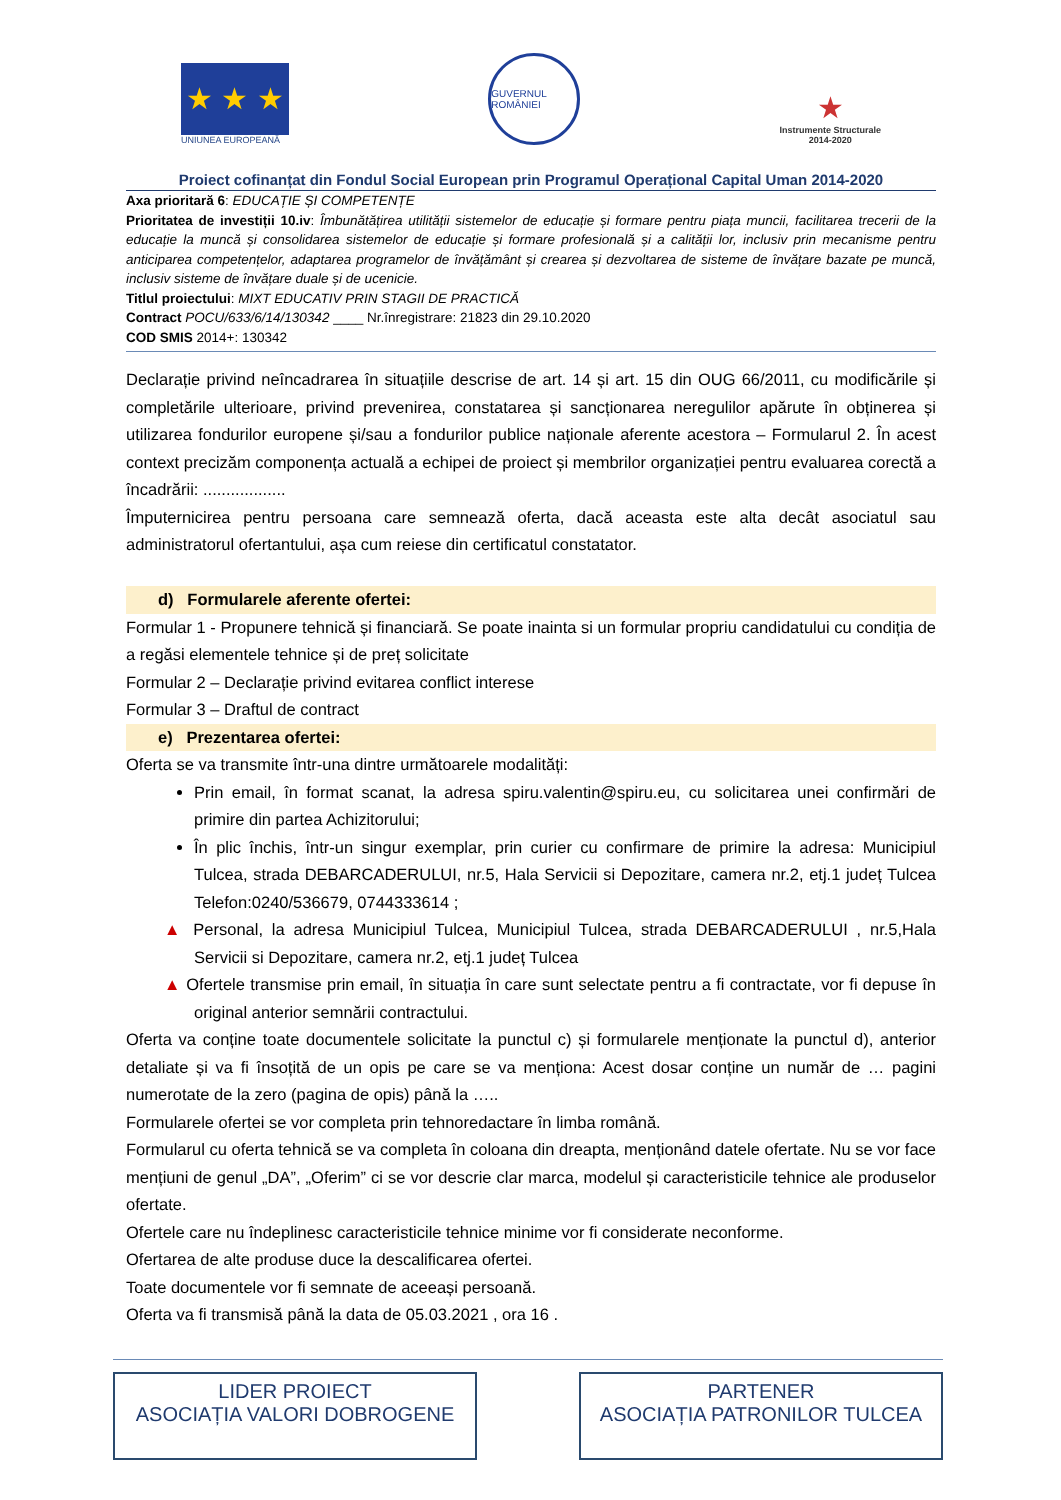★ ★ ★
UNIUNEA EUROPEANĂ
GUVERNUL ROMÂNIEI
★
Instrumente Structurale
2014-2020
Proiect cofinanțat din Fondul Social European prin Programul Operațional Capital Uman 2014-2020
Axa prioritară 6: EDUCAȚIE ȘI COMPETENȚE
Prioritatea de investiții 10.iv: Îmbunătățirea utilității sistemelor de educație și formare pentru piața muncii, facilitarea trecerii de la educație la muncă și consolidarea sistemelor de educație și formare profesională și a calității lor, inclusiv prin mecanisme pentru anticiparea competențelor, adaptarea programelor de învățământ și crearea și dezvoltarea de sisteme de învățare bazate pe muncă, inclusiv sisteme de învățare duale și de ucenicie.
Titlul proiectului: MIXT EDUCATIV PRIN STAGII DE PRACTICĂ
Contract POCU/633/6/14/130342 ____ Nr.înregistrare: 21823 din 29.10.2020
COD SMIS 2014+: 130342
Declarație privind neîncadrarea în situațiile descrise de art. 14 și art. 15 din OUG 66/2011, cu modificările și completările ulterioare, privind prevenirea, constatarea și sancționarea neregulilor apărute în obținerea și utilizarea fondurilor europene și/sau a fondurilor publice naționale aferente acestora – Formularul 2. În acest context precizăm componența actuală a echipei de proiect și membrilor organizației pentru evaluarea corectă a încadrării: ..................
Împuternicirea pentru persoana care semnează oferta, dacă aceasta este alta decât asociatul sau administratorul ofertantului, așa cum reiese din certificatul constatator.
d) Formularele aferente ofertei:
Formular 1 - Propunere tehnică și financiară. Se poate inainta si un formular propriu candidatului cu condiția de a regăsi elementele tehnice și de preț solicitate
Formular 2 – Declarație privind evitarea conflict interese
Formular 3 – Draftul de contract
e) Prezentarea ofertei:
Oferta se va transmite într-una dintre următoarele modalități:
Prin email, în format scanat, la adresa spiru.valentin@spiru.eu, cu solicitarea unei confirmări de primire din partea Achizitorului;
În plic închis, într-un singur exemplar, prin curier cu confirmare de primire la adresa: Municipiul Tulcea, strada DEBARCADERULUI, nr.5, Hala Servicii si Depozitare, camera nr.2, etj.1 județ Tulcea Telefon:0240/536679, 0744333614 ;
▲ Personal, la adresa Municipiul Tulcea, Municipiul Tulcea, strada DEBARCADERULUI , nr.5,Hala Servicii si Depozitare, camera nr.2, etj.1 județ Tulcea
▲ Ofertele transmise prin email, în situația în care sunt selectate pentru a fi contractate, vor fi depuse în original anterior semnării contractului.
Oferta va conține toate documentele solicitate la punctul c) și formularele menționate la punctul d), anterior detaliate și va fi însoțită de un opis pe care se va menționa: Acest dosar conține un număr de … pagini numerotate de la zero (pagina de opis) până la …..
Formularele ofertei se vor completa prin tehnoredactare în limba română.
Formularul cu oferta tehnică se va completa în coloana din dreapta, menționând datele ofertate. Nu se vor face mențiuni de genul „DA”, „Oferim” ci se vor descrie clar marca, modelul și caracteristicile tehnice ale produselor ofertate.
Ofertele care nu îndeplinesc caracteristicile tehnice minime vor fi considerate neconforme.
Ofertarea de alte produse duce la descalificarea ofertei.
Toate documentele vor fi semnate de aceeași persoană.
Oferta va fi transmisă până la data de 05.03.2021 , ora 16 .
LIDER PROIECT
ASOCIAȚIA VALORI DOBROGENE
PARTENER
ASOCIAȚIA PATRONILOR TULCEA